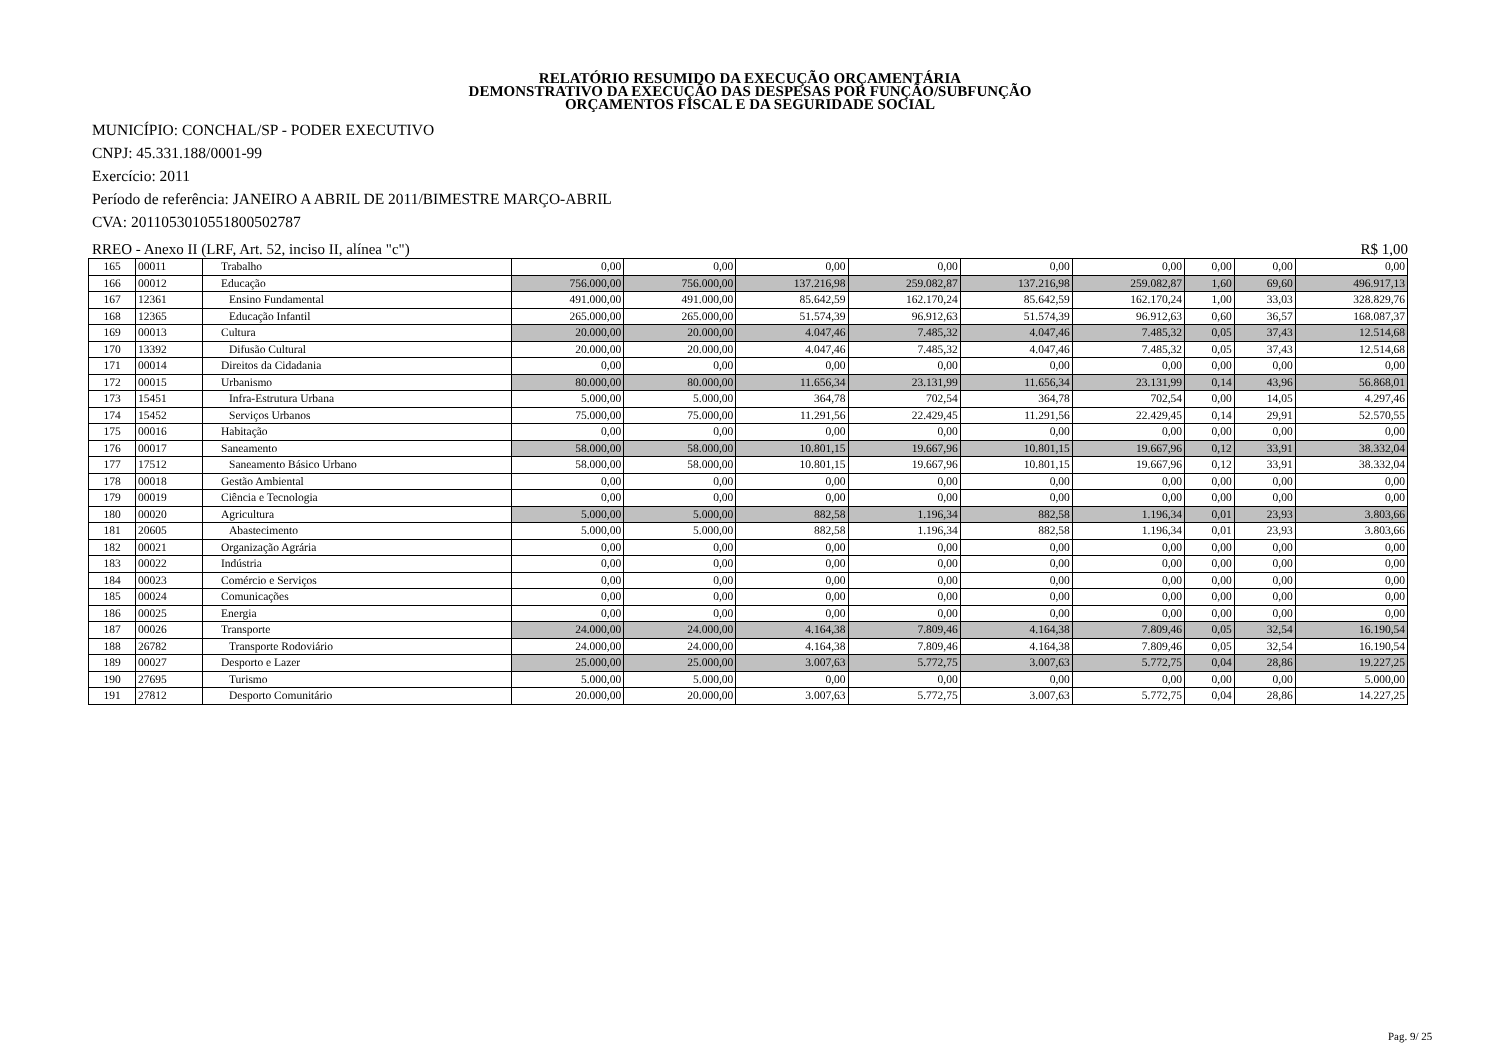RELATÓRIO RESUMIDO DA EXECUÇÃO ORÇAMENTÁRIA
DEMONSTRATIVO DA EXECUÇÃO DAS DESPESAS POR FUNÇÃO/SUBFUNÇÃO
ORÇAMENTOS FISCAL E DA SEGURIDADE SOCIAL
MUNICÍPIO: CONCHAL/SP - PODER EXECUTIVO
CNPJ: 45.331.188/0001-99
Exercício: 2011
Período de referência: JANEIRO A ABRIL DE 2011/BIMESTRE MARÇO-ABRIL
CVA: 201105301055180050278­7
RREO - Anexo II (LRF, Art. 52, inciso II, alínea "c") R$ 1,00
| 165 | 00011 | Trabalho | 0,00 | 0,00 | 0,00 | 0,00 | 0,00 | 0,00 | 0,00 | 0,00 | 0,00 |
| 166 | 00012 | Educação | 756.000,00 | 756.000,00 | 137.216,98 | 259.082,87 | 137.216,98 | 259.082,87 | 1,60 | 69,60 | 496.917,13 |
| 167 | 12361 | Ensino Fundamental | 491.000,00 | 491.000,00 | 85.642,59 | 162.170,24 | 85.642,59 | 162.170,24 | 1,00 | 33,03 | 328.829,76 |
| 168 | 12365 | Educação Infantil | 265.000,00 | 265.000,00 | 51.574,39 | 96.912,63 | 51.574,39 | 96.912,63 | 0,60 | 36,57 | 168.087,37 |
| 169 | 00013 | Cultura | 20.000,00 | 20.000,00 | 4.047,46 | 7.485,32 | 4.047,46 | 7.485,32 | 0,05 | 37,43 | 12.514,68 |
| 170 | 13392 | Difusão Cultural | 20.000,00 | 20.000,00 | 4.047,46 | 7.485,32 | 4.047,46 | 7.485,32 | 0,05 | 37,43 | 12.514,68 |
| 171 | 00014 | Direitos da Cidadania | 0,00 | 0,00 | 0,00 | 0,00 | 0,00 | 0,00 | 0,00 | 0,00 | 0,00 |
| 172 | 00015 | Urbanismo | 80.000,00 | 80.000,00 | 11.656,34 | 23.131,99 | 11.656,34 | 23.131,99 | 0,14 | 43,96 | 56.868,01 |
| 173 | 15451 | Infra-Estrutura Urbana | 5.000,00 | 5.000,00 | 364,78 | 702,54 | 364,78 | 702,54 | 0,00 | 14,05 | 4.297,46 |
| 174 | 15452 | Serviços Urbanos | 75.000,00 | 75.000,00 | 11.291,56 | 22.429,45 | 11.291,56 | 22.429,45 | 0,14 | 29,91 | 52.570,55 |
| 175 | 00016 | Habitação | 0,00 | 0,00 | 0,00 | 0,00 | 0,00 | 0,00 | 0,00 | 0,00 | 0,00 |
| 176 | 00017 | Saneamento | 58.000,00 | 58.000,00 | 10.801,15 | 19.667,96 | 10.801,15 | 19.667,96 | 0,12 | 33,91 | 38.332,04 |
| 177 | 17512 | Saneamento Básico Urbano | 58.000,00 | 58.000,00 | 10.801,15 | 19.667,96 | 10.801,15 | 19.667,96 | 0,12 | 33,91 | 38.332,04 |
| 178 | 00018 | Gestão Ambiental | 0,00 | 0,00 | 0,00 | 0,00 | 0,00 | 0,00 | 0,00 | 0,00 | 0,00 |
| 179 | 00019 | Ciência e Tecnologia | 0,00 | 0,00 | 0,00 | 0,00 | 0,00 | 0,00 | 0,00 | 0,00 | 0,00 |
| 180 | 00020 | Agricultura | 5.000,00 | 5.000,00 | 882,58 | 1.196,34 | 882,58 | 1.196,34 | 0,01 | 23,93 | 3.803,66 |
| 181 | 20605 | Abastecimento | 5.000,00 | 5.000,00 | 882,58 | 1.196,34 | 882,58 | 1.196,34 | 0,01 | 23,93 | 3.803,66 |
| 182 | 00021 | Organização Agrária | 0,00 | 0,00 | 0,00 | 0,00 | 0,00 | 0,00 | 0,00 | 0,00 | 0,00 |
| 183 | 00022 | Indústria | 0,00 | 0,00 | 0,00 | 0,00 | 0,00 | 0,00 | 0,00 | 0,00 | 0,00 |
| 184 | 00023 | Comércio e Serviços | 0,00 | 0,00 | 0,00 | 0,00 | 0,00 | 0,00 | 0,00 | 0,00 | 0,00 |
| 185 | 00024 | Comunicações | 0,00 | 0,00 | 0,00 | 0,00 | 0,00 | 0,00 | 0,00 | 0,00 | 0,00 |
| 186 | 00025 | Energia | 0,00 | 0,00 | 0,00 | 0,00 | 0,00 | 0,00 | 0,00 | 0,00 | 0,00 |
| 187 | 00026 | Transporte | 24.000,00 | 24.000,00 | 4.164,38 | 7.809,46 | 4.164,38 | 7.809,46 | 0,05 | 32,54 | 16.190,54 |
| 188 | 26782 | Transporte Rodoviário | 24.000,00 | 24.000,00 | 4.164,38 | 7.809,46 | 4.164,38 | 7.809,46 | 0,05 | 32,54 | 16.190,54 |
| 189 | 00027 | Desporto e Lazer | 25.000,00 | 25.000,00 | 3.007,63 | 5.772,75 | 3.007,63 | 5.772,75 | 0,04 | 28,86 | 19.227,25 |
| 190 | 27695 | Turismo | 5.000,00 | 5.000,00 | 0,00 | 0,00 | 0,00 | 0,00 | 0,00 | 0,00 | 5.000,00 |
| 191 | 27812 | Desporto Comunitário | 20.000,00 | 20.000,00 | 3.007,63 | 5.772,75 | 3.007,63 | 5.772,75 | 0,04 | 28,86 | 14.227,25 |
Pag. 9/ 25